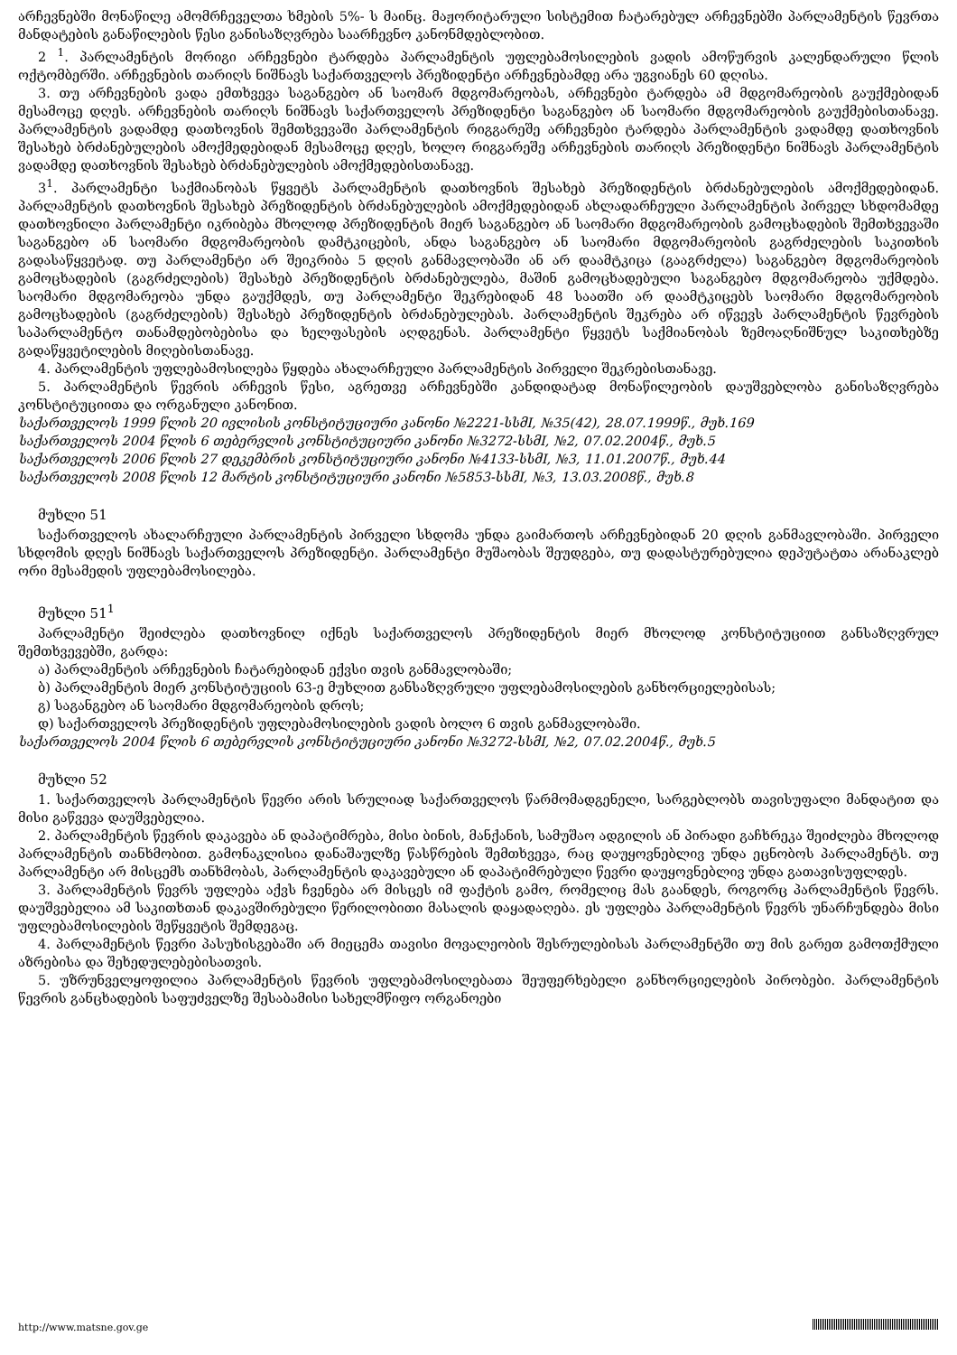არჩევნებში მონაწილე ამომრჩეველთა ხმების 5%- ს მაინც. მაჟორიტარული სისტემით ჩატარებულ არჩევნებში პარლამენტის წევრთა მანდატების განაწილების წესი განისაზღვრება საარჩევნო კანონმდებლობით.
2 <sup>1</sup>. პარლამენტის მორიგი არჩევნები ტარდება პარლამენტის უფლებამოსილების ვადის ამოწურვის კალენდარული წლის ოქტომბერში. არჩევნების თარიღს ნიშნავს საქართველოს პრეზიდენტი არჩევნებამდე არა უგვიანეს 60 დღისა.
3. თუ არჩევნების ვადა ემთხვევა საგანგებო ან საომარ მდგომარეობას, არჩევნები ტარდება ამ მდგომარეობის გაუქმებიდან მესამოცე დღეს. არჩევნების თარიღს ნიშნავს საქართველოს პრეზიდენტი საგანგებო ან საომარი მდგომარეობის გაუქმებისთანავე. პარლამენტის ვადამდე დათხოვნის შემთხვევაში პარლამენტის რიგგარეშე არჩევნები ტარდება პარლამენტის ვადამდე დათხოვნის შესახებ ბრძანებულების ამოქმედებიდან მესამოცე დღეს, ხოლო რიგგარეშე არჩევნების თარიღს პრეზიდენტი ნიშნავს პარლამენტის ვადამდე დათხოვნის შესახებ ბრძანებულების ამოქმედებისთანავე.
3<sup>1</sup>. პარლამენტი საქმიანობას წყვეტს პარლამენტის დათხოვნის შესახებ პრეზიდენტის ბრძანებულების ამოქმედებიდან. პარლამენტის დათხოვნის შესახებ პრეზიდენტის ბრძანებულების ამოქმედებიდან ახლადარჩეული პარლამენტის პირველ სხდომამდე დათხოვნილი პარლამენტი იკრიბება მხოლოდ პრეზიდენტის მიერ საგანგებო ან საომარი მდგომარეობის გამოცხადების შემთხვევაში საგანგებო ან საომარი მდგომარეობის დამტკიცების, ანდა საგანგებო ან საომარი მდგომარეობის გაგრძელების საკითხის გადასაწყვეტად. თუ პარლამენტი არ შეიკრიბა 5 დღის განმავლობაში ან არ დაამტკიცა (გააგრძელა) საგანგებო მდგომარეობის გამოცხადების (გაგრძელების) შესახებ პრეზიდენტის ბრძანებულება, მაშინ გამოცხადებული საგანგებო მდგომარეობა უქმდება. საომარი მდგომარეობა უნდა გაუქმდეს, თუ პარლამენტი შეკრებიდან 48 საათში არ დაამტკიცებს საომარი მდგომარეობის გამოცხადების (გაგრძელების) შესახებ პრეზიდენტის ბრძანებულებას. პარლამენტის შეკრება არ იწვევს პარლამენტის წევრების საპარლამენტო თანამდებობებისა და ხელფასების აღდგენას. პარლამენტი წყვეტს საქმიანობას ზემოაღნიშნულ საკითხებზე გადაწყვეტილების მიღებისთანავე.
4. პარლამენტის უფლებამოსილება წყდება ახალარჩეული პარლამენტის პირველი შეკრებისთანავე.
5. პარლამენტის წევრის არჩევის წესი, აგრეთვე არჩევნებში კანდიდატად მონაწილეობის დაუშვებლობა განისაზღვრება კონსტიტუციითა და ორგანული კანონით.
საქართველოს 1999 წლის 20 ივლისის კონსტიტუციური კანონი №2221-სსმI, №35(42), 28.07.1999წ., მუხ.169
საქართველოს 2004 წლის 6 თებერვლის კონსტიტუციური კანონი №3272-სსმI, №2, 07.02.2004წ., მუხ.5
საქართველოს 2006 წლის 27 დეკემბრის კონსტიტუციური კანონი №4133-სსმI, №3, 11.01.2007წ., მუხ.44
საქართველოს 2008 წლის 12 მარტის კონსტიტუციური კანონი №5853-სსმI, №3, 13.03.2008წ., მუხ.8
მუხლი 51
საქართველოს ახალარჩეული პარლამენტის პირველი სხდომა უნდა გაიმართოს არჩევნებიდან 20 დღის განმავლობაში. პირველი სხდომის დღეს ნიშნავს საქართველოს პრეზიდენტი. პარლამენტი მუშაობას შეუდგება, თუ დადასტურებულია დეპუტატთა არანაკლებ ორი მესამედის უფლებამოსილება.
მუხლი 51<sup>1</sup>
პარლამენტი შეიძლება დათხოვნილ იქნეს საქართველოს პრეზიდენტის მიერ მხოლოდ კონსტიტუციით განსაზღვრულ შემთხვევებში, გარდა:
ა) პარლამენტის არჩევნების ჩატარებიდან ექვსი თვის განმავლობაში;
ბ) პარლამენტის მიერ კონსტიტუციის 63-ე მუხლით განსაზღვრული უფლებამოსილების განხორციელებისას;
გ) საგანგებო ან საომარი მდგომარეობის დროს;
დ) საქართველოს პრეზიდენტის უფლებამოსილების ვადის ბოლო 6 თვის განმავლობაში.
საქართველოს 2004 წლის 6 თებერვლის კონსტიტუციური კანონი №3272-სსმI, №2, 07.02.2004წ., მუხ.5
მუხლი 52
1. საქართველოს პარლამენტის წევრი არის სრულიად საქართველოს წარმომადგენელი, სარგებლობს თავისუფალი მანდატით და მისი გაწვევა დაუშვებელია.
2. პარლამენტის წევრის დაკავება ან დაპატიმრება, მისი ბინის, მანქანის, სამუშაო ადგილის ან პირადი გაჩხრეკა შეიძლება მხოლოდ პარლამენტის თანხმობით. გამონაკლისია დანაშაულზე წასწრების შემთხვევა, რაც დაუყოვნებლივ უნდა ეცნობოს პარლამენტს. თუ პარლამენტი არ მისცემს თანხმობას, პარლამენტის დაკავებული ან დაპატიმრებული წევრი დაუყოვნებლივ უნდა გათავისუფლდეს.
3. პარლამენტის წევრს უფლება აქვს ჩვენება არ მისცეს იმ ფაქტის გამო, რომელიც მას გაანდეს, როგორც პარლამენტის წევრს. დაუშვებელია ამ საკითხთან დაკავშირებული წერილობითი მასალის დაყადაღება. ეს უფლება პარლამენტის წევრს უნარჩუნდება მისი უფლებამოსილების შეწყვეტის შემდეგაც.
4. პარლამენტის წევრი პასუხისგებაში არ მიეცემა თავისი მოვალეობის შესრულებისას პარლამენტში თუ მის გარეთ გამოთქმული აზრებისა და შეხედულებებისათვის.
5. უზრუნველყოფილია პარლამენტის წევრის უფლებამოსილებათა შეუფერხებელი განხორციელების პირობები. პარლამენტის წევრის განცხადების საფუძველზე შესაბამისი სახელმწიფო ორგანოები
http://www.matsne.gov.ge